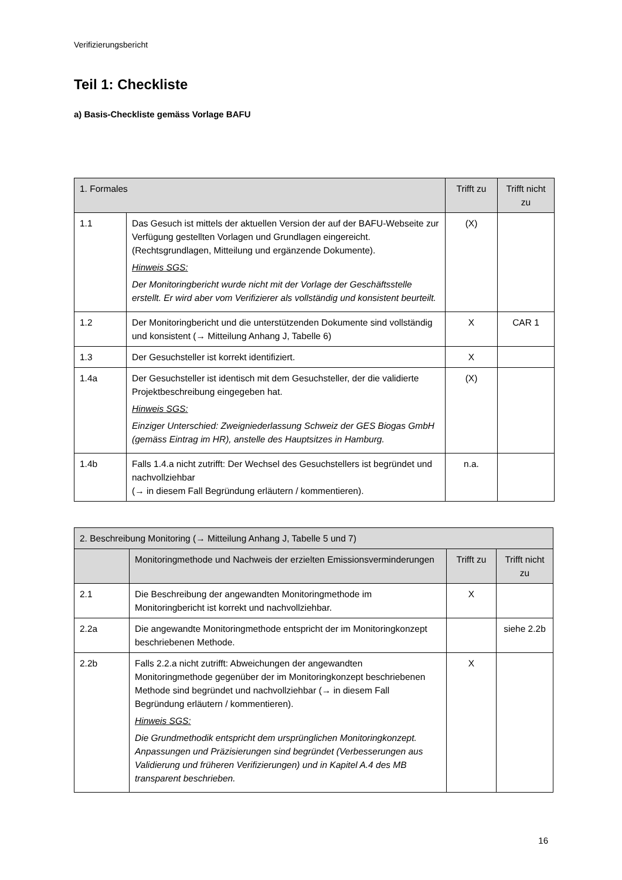Verifizierungsbericht
Teil 1: Checkliste
a) Basis-Checkliste gemäss Vorlage BAFU
| 1. Formales | | Trifft zu | Trifft nicht zu |
| --- | --- | --- | --- |
| 1.1 | Das Gesuch ist mittels der aktuellen Version der auf der BAFU-Webseite zur Verfügung gestellten Vorlagen und Grundlagen eingereicht. (Rechtsgrundlagen, Mitteilung und ergänzende Dokumente). Hinweis SGS: Der Monitoringbericht wurde nicht mit der Vorlage der Geschäftsstelle erstellt. Er wird aber vom Verifizierer als vollständig und konsistent beurteilt. | (X) | |
| 1.2 | Der Monitoringbericht und die unterstützenden Dokumente sind vollständig und konsistent (→ Mitteilung Anhang J, Tabelle 6) | X | CAR 1 |
| 1.3 | Der Gesuchsteller ist korrekt identifiziert. | X | |
| 1.4a | Der Gesuchsteller ist identisch mit dem Gesuchsteller, der die validierte Projektbeschreibung eingegeben hat. Hinweis SGS: Einziger Unterschied: Zweigniederlassung Schweiz der GES Biogas GmbH (gemäss Eintrag im HR), anstelle des Hauptsitzes in Hamburg. | (X) | |
| 1.4b | Falls 1.4.a nicht zutrifft: Der Wechsel des Gesuchstellers ist begründet und nachvollziehbar (→ in diesem Fall Begründung erläutern / kommentieren). | n.a. | |
| 2. Beschreibung Monitoring (→ Mitteilung Anhang J, Tabelle 5 und 7) | | | |
| --- | --- | --- | --- |
| | Monitoringmethode und Nachweis der erzielten Emissionsverminderungen | Trifft zu | Trifft nicht zu |
| 2.1 | Die Beschreibung der angewandten Monitoringmethode im Monitoringbericht ist korrekt und nachvollziehbar. | X | |
| 2.2a | Die angewandte Monitoringmethode entspricht der im Monitoringkonzept beschriebenen Methode. | | siehe 2.2b |
| 2.2b | Falls 2.2.a nicht zutrifft: Abweichungen der angewandten Monitoringmethode gegenüber der im Monitoringkonzept beschriebenen Methode sind begründet und nachvollziehbar (→ in diesem Fall Begründung erläutern / kommentieren). Hinweis SGS: Die Grundmethodik entspricht dem ursprünglichen Monitoringkonzept. Anpassungen und Präzisierungen sind begründet (Verbesserungen aus Validierung und früheren Verifizierungen) und in Kapitel A.4 des MB transparent beschrieben. | X | |
16